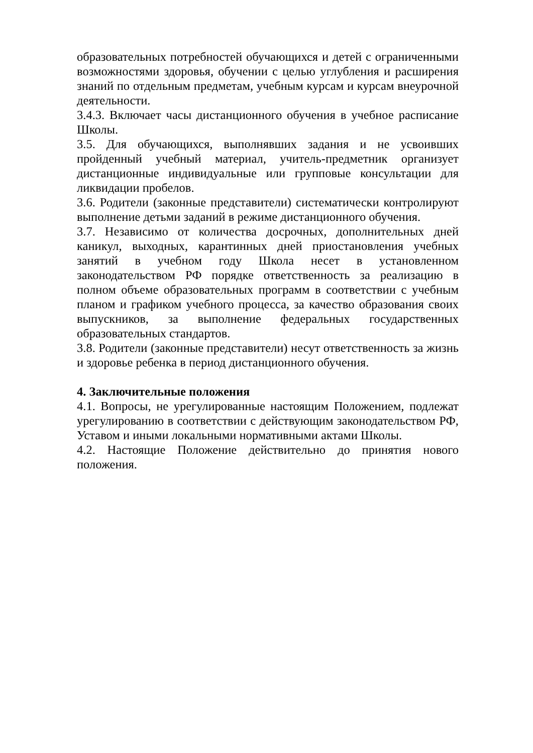образовательных потребностей обучающихся и детей с ограниченными возможностями здоровья, обучении с целью углубления и расширения знаний по отдельным предметам, учебным курсам и курсам внеурочной деятельности.
3.4.3. Включает часы дистанционного обучения в учебное расписание Школы.
3.5. Для обучающихся, выполнявших задания и не усвоивших пройденный учебный материал, учитель-предметник организует дистанционные индивидуальные или групповые консультации для ликвидации пробелов.
3.6. Родители (законные представители) систематически контролируют выполнение детьми заданий в режиме дистанционного обучения.
3.7. Независимо от количества досрочных, дополнительных дней каникул, выходных, карантинных дней приостановления учебных занятий в учебном году Школа несет в установленном законодательством РФ порядке ответственность за реализацию в полном объеме образовательных программ в соответствии с учебным планом и графиком учебного процесса, за качество образования своих выпускников, за выполнение федеральных государственных образовательных стандартов.
3.8. Родители (законные представители) несут ответственность за жизнь и здоровье ребенка в период дистанционного обучения.
4. Заключительные положения
4.1. Вопросы, не урегулированные настоящим Положением, подлежат урегулированию в соответствии с действующим законодательством РФ, Уставом и иными локальными нормативными актами Школы.
4.2. Настоящие Положение действительно до принятия нового положения.